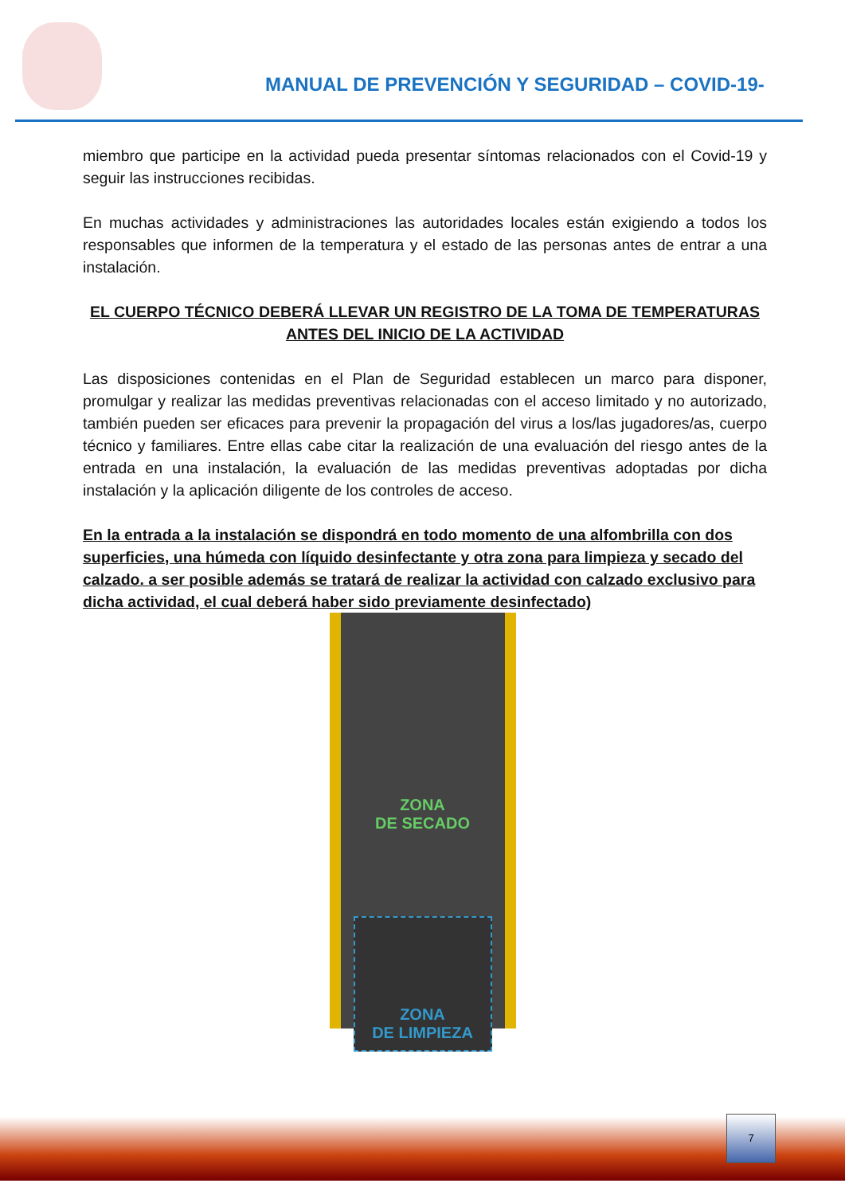MANUAL DE PREVENCIÓN Y SEGURIDAD – COVID-19-
miembro que participe en la actividad pueda presentar síntomas relacionados con el Covid-19 y seguir las instrucciones recibidas.
En muchas actividades y administraciones las autoridades locales están exigiendo a todos los responsables que informen de la temperatura y el estado de las personas antes de entrar a una instalación.
EL CUERPO TÉCNICO DEBERÁ LLEVAR UN REGISTRO DE LA TOMA DE TEMPERATURAS ANTES DEL INICIO DE LA ACTIVIDAD
Las disposiciones contenidas en el Plan de Seguridad establecen un marco para disponer, promulgar y realizar las medidas preventivas relacionadas con el acceso limitado y no autorizado, también pueden ser eficaces para prevenir la propagación del virus a los/las jugadores/as, cuerpo técnico y familiares. Entre ellas cabe citar la realización de una evaluación del riesgo antes de la entrada en una instalación, la evaluación de las medidas preventivas adoptadas por dicha instalación y la aplicación diligente de los controles de acceso.
En la entrada a la instalación se dispondrá en todo momento de una alfombrilla con dos superficies, una húmeda con líquido desinfectante y otra zona para limpieza y secado del calzado. a ser posible además se tratará de realizar la actividad con calzado exclusivo para dicha actividad, el cual deberá haber sido previamente desinfectado)
ZONA
DE SECADO
ZONA
DE LIMPIEZA
7